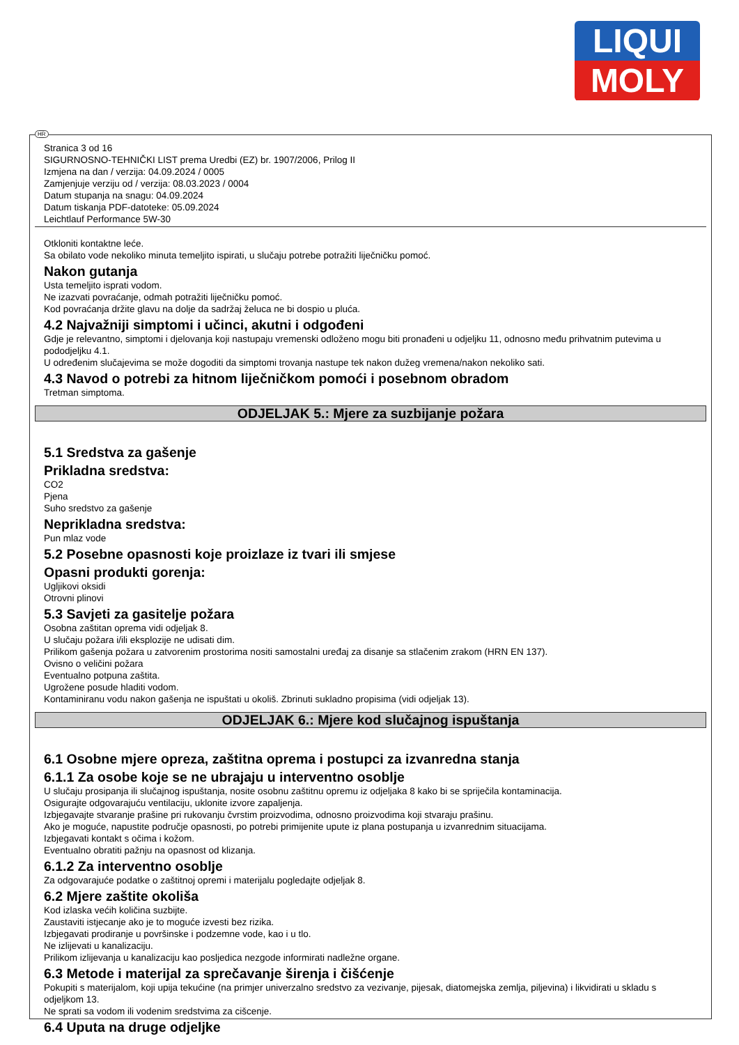LIQUI
MOLY
Stranica 3 od 16
SIGURNOSNO-TEHNIČKI LIST prema Uredbi (EZ) br. 1907/2006, Prilog II
Izmjena na dan / verzija: 04.09.2024 / 0005
Zamjenjuje verziju od / verzija: 08.03.2023 / 0004
Datum stupanja na snagu: 04.09.2024
Datum tiskanja PDF-datoteke: 05.09.2024
Leichtlauf Performance 5W-30
Otkloniti kontaktne leće.
Sa obilato vode nekoliko minuta temeljito ispirati, u slučaju potrebe potražiti liječničku pomoć.
Nakon gutanja
Usta temeljito isprati vodom.
Ne izazvati povraćanje, odmah potražiti liječničku pomoć.
Kod povraćanja držite glavu na dolje da sadržaj želuca ne bi dospio u pluća.
4.2 Najvažniji simptomi i učinci, akutni i odgođeni
Gdje je relevantno, simptomi i djelovanja koji nastupaju vremenski odloženo mogu biti pronađeni u odjeljku 11, odnosno među prihvatnim putevima u pododjeljku 4.1.
U određenim slučajevima se može dogoditi da simptomi trovanja nastupe tek nakon dužeg vremena/nakon nekoliko sati.
4.3 Navod o potrebi za hitnom liječničkom pomoći i posebnom obradom
Tretman simptoma.
ODJELJAK 5.: Mjere za suzbijanje požara
5.1 Sredstva za gašenje
Prikladna sredstva:
CO2
Pjena
Suho sredstvo za gašenje
Neprikladna sredstva:
Pun mlaz vode
5.2 Posebne opasnosti koje proizlaze iz tvari ili smjese
Opasni produkti gorenja:
Ugljikovi oksidi
Otrovni plinovi
5.3 Savjeti za gasitelje požara
Osobna zaštitan oprema vidi odjeljak 8.
U slučaju požara i/ili eksplozije ne udisati dim.
Prilikom gašenja požara u zatvorenim prostorima nositi samostalni uređaj za disanje sa stlačenim zrakom (HRN EN 137).
Ovisno o veličini požara
Eventualno potpuna zaštita.
Ugrožene posude hladiti vodom.
Kontaminiranu vodu nakon gašenja ne ispuštati u okoliš. Zbrinuti sukladno propisima (vidi odjeljak 13).
ODJELJAK 6.: Mjere kod slučajnog ispuštanja
6.1 Osobne mjere opreza, zaštitna oprema i postupci za izvanredna stanja
6.1.1 Za osobe koje se ne ubrajaju u interventno osoblje
U slučaju prosipanja ili slučajnog ispuštanja, nosite osobnu zaštitnu opremu iz odjeljaka 8 kako bi se spriječila kontaminacija.
Osigurajte odgovarajuću ventilaciju, uklonite izvore zapaljenja.
Izbjegavajte stvaranje prašine pri rukovanju čvrstim proizvodima, odnosno proizvodima koji stvaraju prašinu.
Ako je moguće, napustite područje opasnosti, po potrebi primijenite upute iz plana postupanja u izvanrednim situacijama.
Izbjegavati kontakt s očima i kožom.
Eventualno obratiti pažnju na opasnost od klizanja.
6.1.2 Za interventno osoblje
Za odgovarajuće podatke o zaštitnoj opremi i materijalu pogledajte odjeljak 8.
6.2 Mjere zaštite okoliša
Kod izlaska većih količina suzbijte.
Zaustaviti istjecanje ako je to moguće izvesti bez rizika.
Izbjegavati prodiranje u površinske i podzemne vode, kao i u tlo.
Ne izlijevati u kanalizaciju.
Prilikom izlijevanja u kanalizaciju kao posljedica nezgode informirati nadležne organe.
6.3 Metode i materijal za sprečavanje širenja i čišćenje
Pokupiti s materijalom, koji upija tekućine (na primjer univerzalno sredstvo za vezivanje, pijesak, diatomejska zemlja, piljevina) i likvidirati u skladu s odjeljkom 13.
Ne sprati sa vodom ili vodenim sredstvima za cišcenje.
6.4 Uputa na druge odjeljke
HR